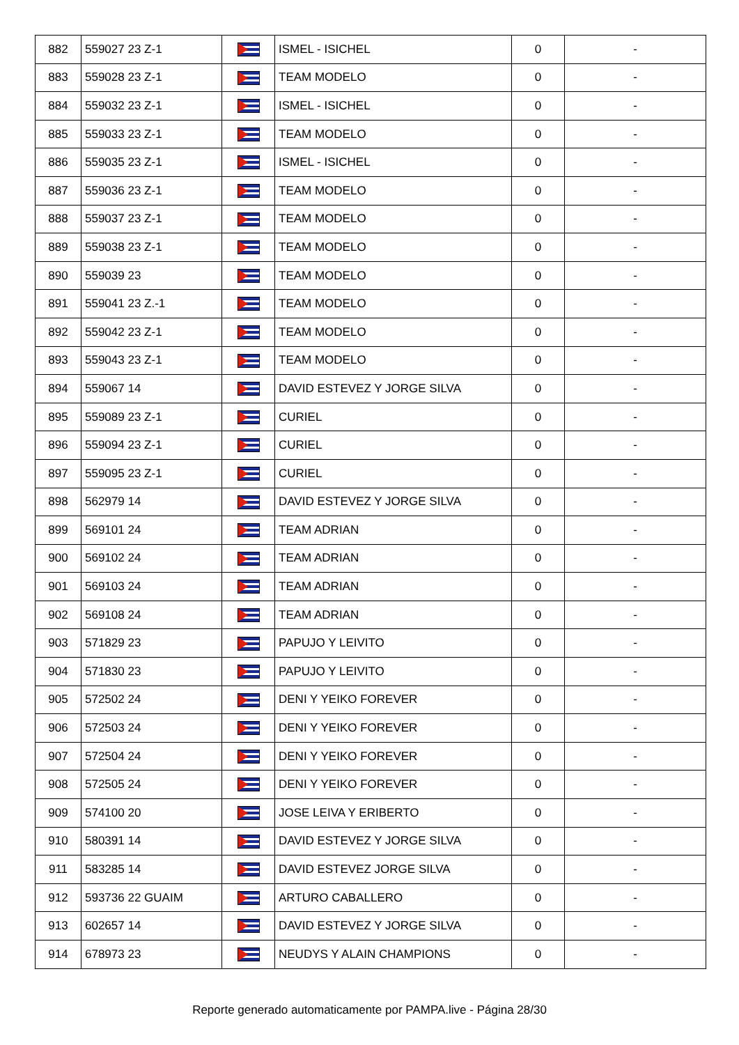| 882 | 559027 23 Z-1 | | ISMEL - ISICHEL | 0 | - |
| 883 | 559028 23 Z-1 | | TEAM MODELO | 0 | - |
| 884 | 559032 23 Z-1 | | ISMEL - ISICHEL | 0 | - |
| 885 | 559033 23 Z-1 | | TEAM MODELO | 0 | - |
| 886 | 559035 23 Z-1 | | ISMEL - ISICHEL | 0 | - |
| 887 | 559036 23 Z-1 | | TEAM MODELO | 0 | - |
| 888 | 559037 23 Z-1 | | TEAM MODELO | 0 | - |
| 889 | 559038 23 Z-1 | | TEAM MODELO | 0 | - |
| 890 | 559039 23 | | TEAM MODELO | 0 | - |
| 891 | 559041 23 Z.-1 | | TEAM MODELO | 0 | - |
| 892 | 559042 23 Z-1 | | TEAM MODELO | 0 | - |
| 893 | 559043 23 Z-1 | | TEAM MODELO | 0 | - |
| 894 | 559067 14 | | DAVID ESTEVEZ Y JORGE SILVA | 0 | - |
| 895 | 559089 23 Z-1 | | CURIEL | 0 | - |
| 896 | 559094 23 Z-1 | | CURIEL | 0 | - |
| 897 | 559095 23 Z-1 | | CURIEL | 0 | - |
| 898 | 562979 14 | | DAVID ESTEVEZ Y JORGE SILVA | 0 | - |
| 899 | 569101 24 | | TEAM ADRIAN | 0 | - |
| 900 | 569102 24 | | TEAM ADRIAN | 0 | - |
| 901 | 569103 24 | | TEAM ADRIAN | 0 | - |
| 902 | 569108 24 | | TEAM ADRIAN | 0 | - |
| 903 | 571829 23 | | PAPUJO Y LEIVITO | 0 | - |
| 904 | 571830 23 | | PAPUJO Y LEIVITO | 0 | - |
| 905 | 572502 24 | | DENI Y YEIKO FOREVER | 0 | - |
| 906 | 572503 24 | | DENI Y YEIKO FOREVER | 0 | - |
| 907 | 572504 24 | | DENI Y YEIKO FOREVER | 0 | - |
| 908 | 572505 24 | | DENI Y YEIKO FOREVER | 0 | - |
| 909 | 574100 20 | | JOSE LEIVA Y ERIBERTO | 0 | - |
| 910 | 580391 14 | | DAVID ESTEVEZ Y JORGE SILVA | 0 | - |
| 911 | 583285 14 | | DAVID ESTEVEZ JORGE SILVA | 0 | - |
| 912 | 593736 22 GUAIM | | ARTURO CABALLERO | 0 | - |
| 913 | 602657 14 | | DAVID ESTEVEZ Y JORGE SILVA | 0 | - |
| 914 | 678973 23 | | NEUDYS Y ALAIN CHAMPIONS | 0 | - |
Reporte generado automaticamente por PAMPA.live - Página 28/30